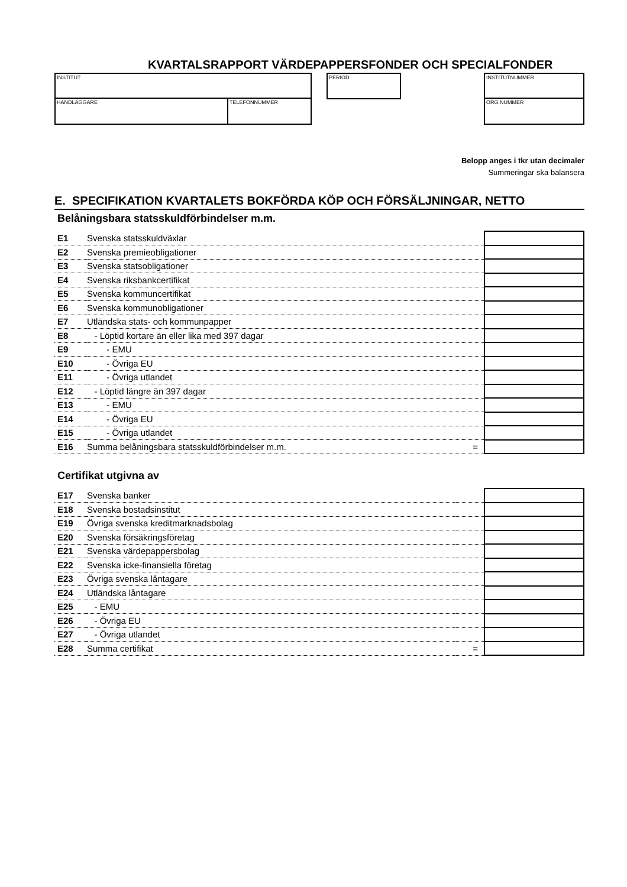KVARTALSRAPPORT VÄRDEPAPPERSFONDER OCH SPECIALFONDER
INSTITUT
HANDLÄGGARE TELEFONNUMMER
PERIOD INSTITUTNUMMER
ORG.NUMMER
Belopp anges i tkr utan decimaler
Summeringar ska balansera
E. SPECIFIKATION KVARTALETS BOKFÖRDA KÖP OCH FÖRSÄLJNINGAR, NETTO
Belåningsbara statsskuldförbindelser m.m.
| E1 | Svenska statsskuldväxlar | | |
| E2 | Svenska premieobligationer | | |
| E3 | Svenska statsobligationer | | |
| E4 | Svenska riksbankcertifikat | | |
| E5 | Svenska kommuncertifikat | | |
| E6 | Svenska kommunobligationer | | |
| E7 | Utländska stats- och kommunpapper | | |
| E8 | - Löptid kortare än eller lika med 397 dagar | | |
| E9 | - EMU | | |
| E10 | - Övriga EU | | |
| E11 | - Övriga utlandet | | |
| E12 | - Löptid längre än 397 dagar | | |
| E13 | - EMU | | |
| E14 | - Övriga EU | | |
| E15 | - Övriga utlandet | | |
| E16 | Summa belåningsbara statsskuldförbindelser m.m. | = | |
Certifikat utgivna av
| E17 | Svenska banker | | |
| E18 | Svenska bostadsinstitut | | |
| E19 | Övriga svenska kreditmarknadsbolag | | |
| E20 | Svenska försäkringsföretag | | |
| E21 | Svenska värdepappersbolag | | |
| E22 | Svenska icke-finansiella företag | | |
| E23 | Övriga svenska låntagare | | |
| E24 | Utländska låntagare | | |
| E25 | - EMU | | |
| E26 | - Övriga EU | | |
| E27 | - Övriga utlandet | | |
| E28 | Summa certifikat | = | |